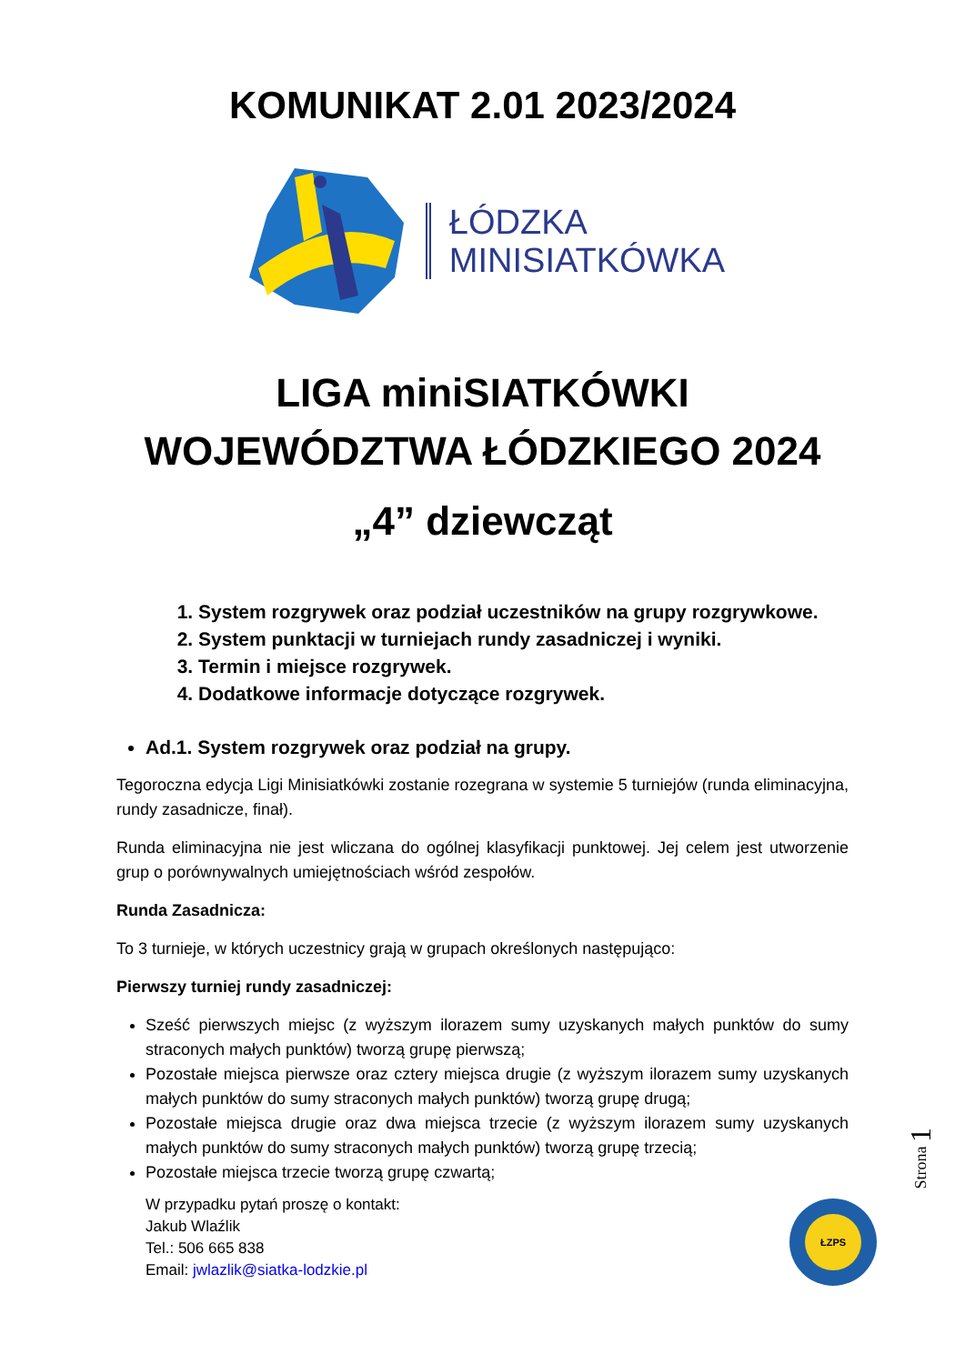KOMUNIKAT 2.01 2023/2024
ŁÓDZKA
MINISIATKÓWKA
LIGA miniSIATKÓWKI
WOJEWÓDZTWA ŁÓDZKIEGO 2024
„4” dziewcząt
1. System rozgrywek oraz podział uczestników na grupy rozgrywkowe.
2. System punktacji w turniejach rundy zasadniczej i wyniki.
3. Termin i miejsce rozgrywek.
4. Dodatkowe informacje dotyczące rozgrywek.
Ad.1. System rozgrywek oraz podział na grupy.
Tegoroczna edycja Ligi Minisiatkówki zostanie rozegrana w systemie 5 turniejów (runda eliminacyjna, rundy zasadnicze, finał).
Runda eliminacyjna nie jest wliczana do ogólnej klasyfikacji punktowej. Jej celem jest utworzenie grup o porównywalnych umiejętnościach wśród zespołów.
Runda Zasadnicza:
To 3 turnieje, w których uczestnicy grają w grupach określonych następująco:
Pierwszy turniej rundy zasadniczej:
Sześć pierwszych miejsc (z wyższym ilorazem sumy uzyskanych małych punktów do sumy straconych małych punktów) tworzą grupę pierwszą;
Pozostałe miejsca pierwsze oraz cztery miejsca drugie (z wyższym ilorazem sumy uzyskanych małych punktów do sumy straconych małych punktów) tworzą grupę drugą;
Pozostałe miejsca drugie oraz dwa miejsca trzecie (z wyższym ilorazem sumy uzyskanych małych punktów do sumy straconych małych punktów) tworzą grupę trzecią;
Pozostałe miejsca trzecie tworzą grupę czwartą;
W przypadku pytań proszę o kontakt:
Jakub Wlaźlik
Tel.: 506 665 838
Email: jwlazlik@siatka-lodzkie.pl
Strona 1
ŁZPS